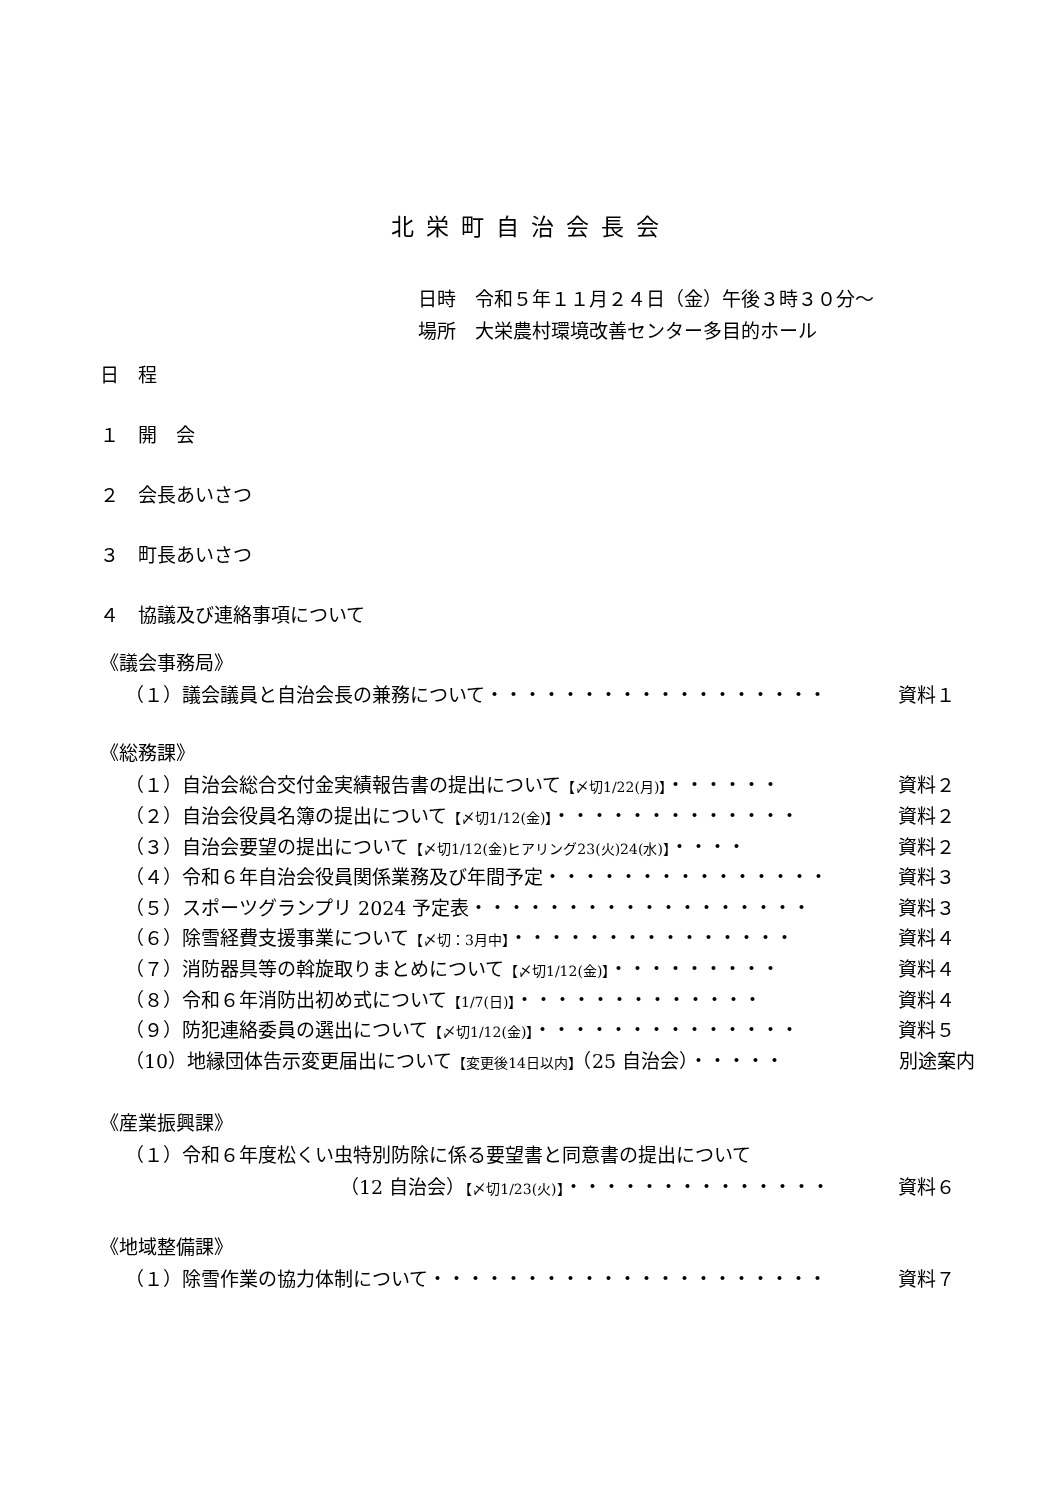北栄町自治会長会
日時　令和５年１１月２４日（金）午後３時３０分～
場所　大栄農村環境改善センター多目的ホール
日　程
１　開　会
２　会長あいさつ
３　町長あいさつ
４　協議及び連絡事項について
《議会事務局》
（１）議会議員と自治会長の兼務について・・・・・・・・・・・・・・・・・・ 資料１
《総務課》
（１）自治会総合交付金実績報告書の提出について【〆切1/22(月)】・・・・・・ 資料２
（２）自治会役員名簿の提出について【〆切1/12(金)】・・・・・・・・・・・・・ 資料２
（３）自治会要望の提出について【〆切1/12(金)ヒアリング23(火)24(水)】・・・・ 資料２
（４）令和６年自治会役員関係業務及び年間予定・・・・・・・・・・・・・・・ 資料３
（５）スポーツグランプリ 2024 予定表・・・・・・・・・・・・・・・・・・ 資料３
（６）除雪経費支援事業について【〆切：3月中】・・・・・・・・・・・・・・・ 資料４
（７）消防器具等の斡旋取りまとめについて【〆切1/12(金)】・・・・・・・・・ 資料４
（８）令和６年消防出初め式について【1/7(日)】・・・・・・・・・・・・・ 資料４
（９）防犯連絡委員の選出について【〆切1/12(金)】・・・・・・・・・・・・・・ 資料５
（10）地縁団体告示変更届出について【変更後14日以内】（25 自治会）・・・・・ 別途案内
《産業振興課》
（１）令和６年度松くい虫特別防除に係る要望書と同意書の提出について
（12 自治会）【〆切1/23(火)】・・・・・・・・・・・・・・ 資料６
《地域整備課》
（１）除雪作業の協力体制について・・・・・・・・・・・・・・・・・・・・・ 資料７